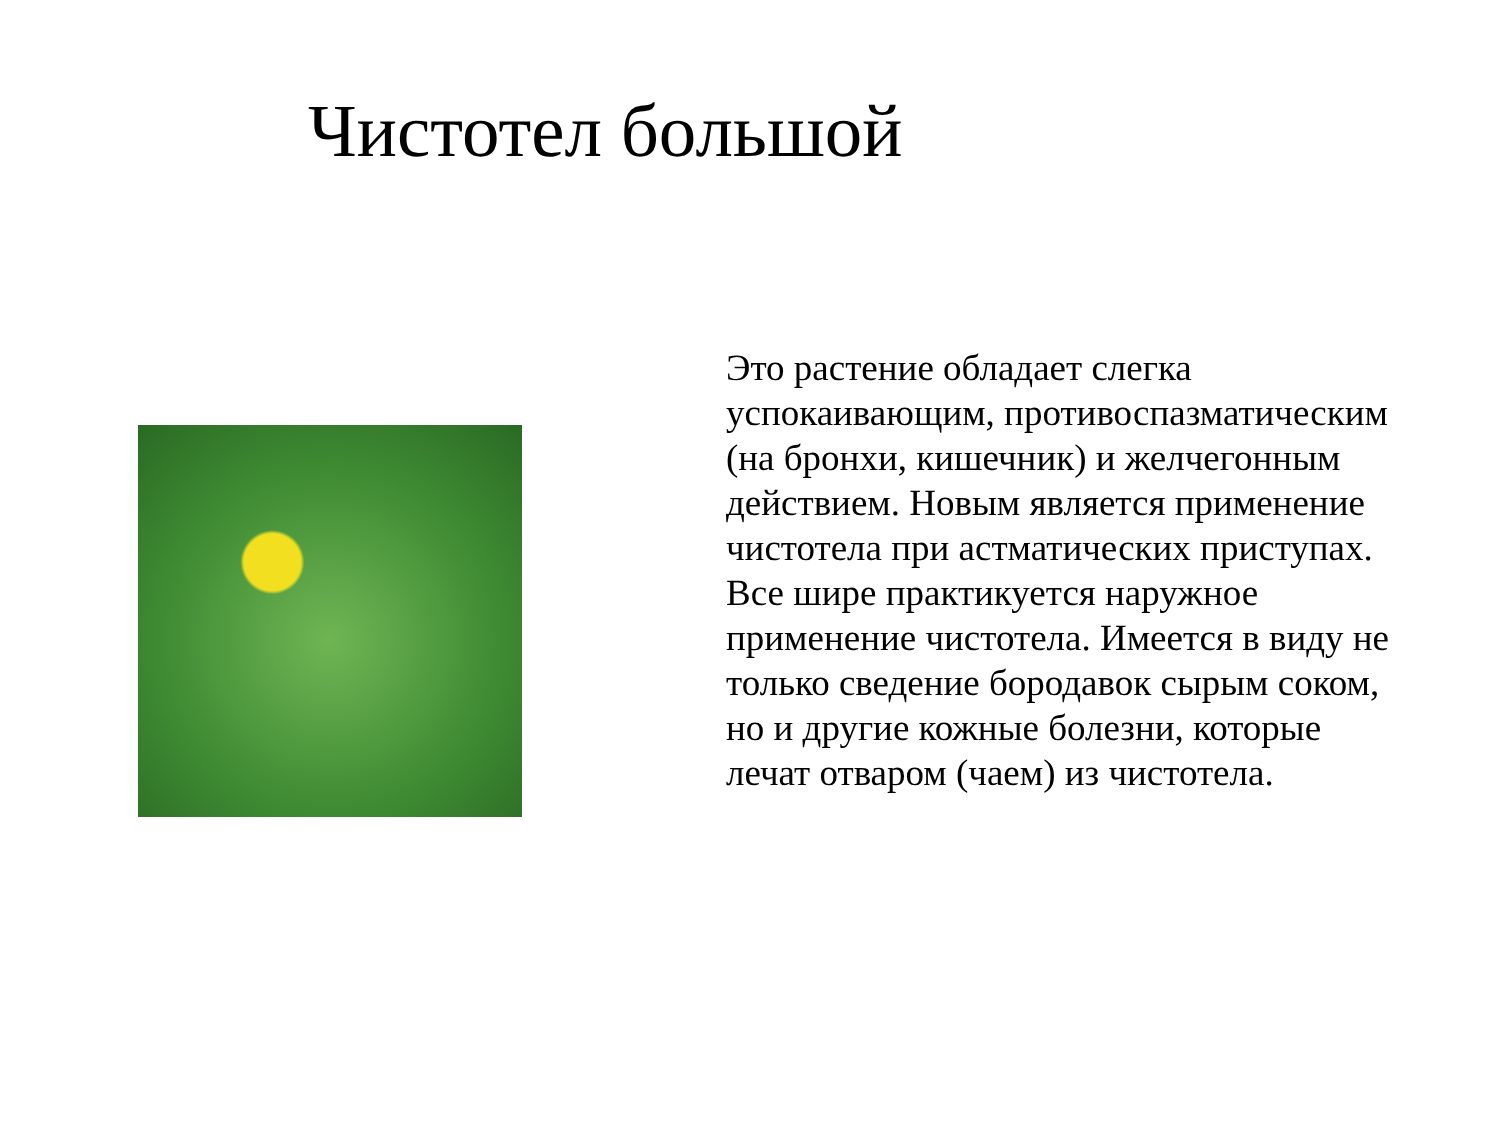Чистотел большой
Это растение обладает слегка успокаивающим, противоспазматическим (на бронхи, кишечник) и желчегонным действием. Новым является применение чистотела при астматических приступах. Все шире практикуется наружное применение чистотела. Имеется в виду не только сведение бородавок сырым соком, но и другие кожные болезни, которые лечат отваром (чаем) из чистотела.